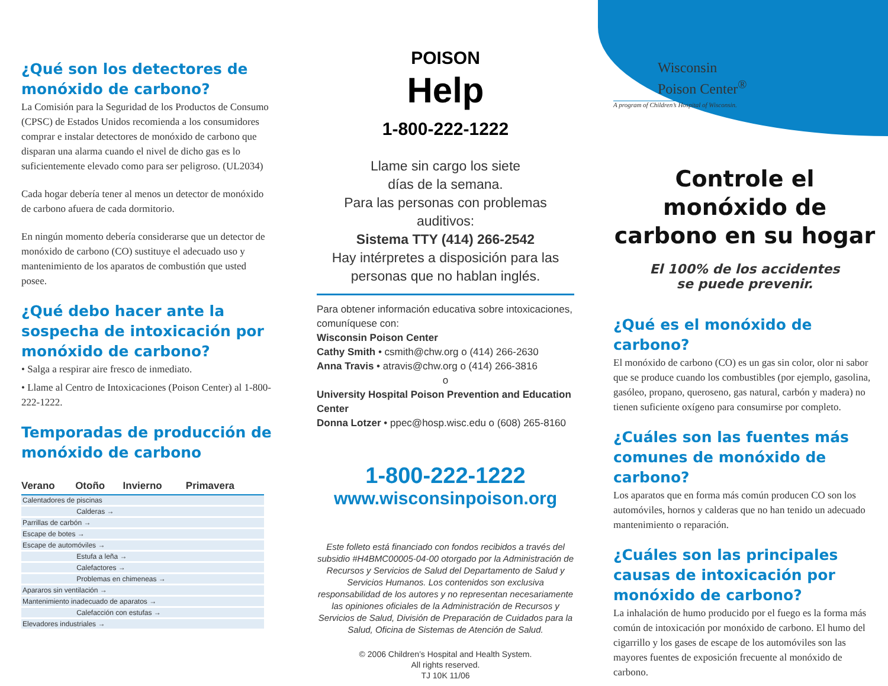¿Qué son los detectores de monóxido de carbono?
La Comisión para la Seguridad de los Productos de Consumo (CPSC) de Estados Unidos recomienda a los consumidores comprar e instalar detectores de monóxido de carbono que disparan una alarma cuando el nivel de dicho gas es lo suficientemente elevado como para ser peligroso. (UL2034)
Cada hogar debería tener al menos un detector de monóxido de carbono afuera de cada dormitorio.
En ningún momento debería considerarse que un detector de monóxido de carbono (CO) sustituye el adecuado uso y mantenimiento de los aparatos de combustión que usted posee.
¿Qué debo hacer ante la sospecha de intoxicación por monóxido de carbono?
• Salga a respirar aire fresco de inmediato.
• Llame al Centro de Intoxicaciones (Poison Center) al 1-800-222-1222.
Temporadas de producción de monóxido de carbono
| Verano | Otoño | Invierno | Primavera |
| --- | --- | --- | --- |
| Calentadores de piscinas | | | |
| | Calderas → | | |
| Parrillas de carbón → | | | |
| Escape de botes → | | | |
| Escape de automóviles → | | | |
| | Estufa a leña → | | |
| | Calefactores → | | |
| | Problemas en chimeneas → | | |
| Apararos sin ventilación → | | | |
| Mantenimiento inadecuado de aparatos → | | | |
| | Calefacción con estufas → | | |
| Elevadores industriales → | | | |
POISON
Help
1-800-222-1222
Llame sin cargo los siete
días de la semana.
Para las personas con problemas auditivos:
Sistema TTY (414) 266-2542
Hay intérpretes a disposición para las personas que no hablan inglés.
Para obtener información educativa sobre intoxicaciones, comuníquese con:
Wisconsin Poison Center
Cathy Smith • csmith@chw.org o (414) 266-2630
Anna Travis • atravis@chw.org o (414) 266-3816
o
University Hospital Poison Prevention and Education Center
Donna Lotzer • ppec@hosp.wisc.edu o (608) 265-8160
1-800-222-1222
www.wisconsinpoison.org
Este folleto está financiado con fondos recibidos a través del subsidio #H4BMC00005-04-00 otorgado por la Administración de Recursos y Servicios de Salud del Departamento de Salud y Servicios Humanos. Los contenidos son exclusiva responsabilidad de los autores y no representan necesariamente las opiniones oficiales de la Administración de Recursos y Servicios de Salud, División de Preparación de Cuidados para la Salud, Oficina de Sistemas de Atención de Salud.
© 2006 Children’s Hospital and Health System.
All rights reserved.
TJ 10K 11/06
Wisconsin
Poison Center<sup>®</sup>
A program of Children’s Hospital of Wisconsin.
Controle el monóxido de carbono en su hogar
El 100% de los accidentes
se puede prevenir.
¿Qué es el monóxido de carbono?
El monóxido de carbono (CO) es un gas sin color, olor ni sabor que se produce cuando los combustibles (por ejemplo, gasolina, gasóleo, propano, queroseno, gas natural, carbón y madera) no tienen suficiente oxígeno para consumirse por completo.
¿Cuáles son las fuentes más comunes de monóxido de carbono?
Los aparatos que en forma más común producen CO son los automóviles, hornos y calderas que no han tenido un adecuado mantenimiento o reparación.
¿Cuáles son las principales causas de intoxicación por monóxido de carbono?
La inhalación de humo producido por el fuego es la forma más común de intoxicación por monóxido de carbono. El humo del cigarrillo y los gases de escape de los automóviles son las mayores fuentes de exposición frecuente al monóxido de carbono.